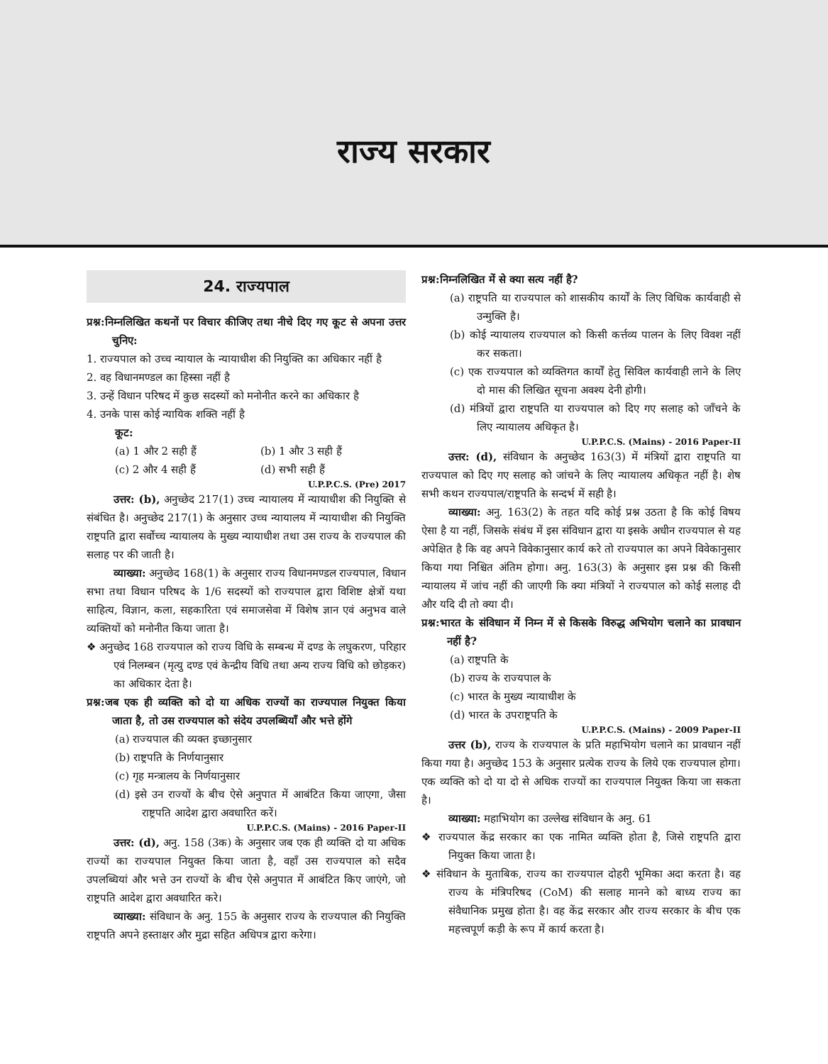राज्य सरकार
24. राज्यपाल
प्रश्न:निम्नलिखित कथनों पर विचार कीजिए तथा नीचे दिए गए कूट से अपना उत्तर चुनिए:
1. राज्यपाल को उच्च न्यायाल के न्यायाधीश की नियुक्ति का अधिकार नहीं है
2. वह विधानमण्डल का हिस्सा नहीं है
3. उन्हें विधान परिषद में कुछ सदस्यों को मनोनीत करने का अधिकार है
4. उनके पास कोई न्यायिक शक्ति नहीं है
कूट:
(a) 1 और 2 सही हैं (b) 1 और 3 सही हैं
(c) 2 और 4 सही हैं (d) सभी सही हैं
U.P.P.C.S. (Pre) 2017
उत्तर: (b), अनुच्छेद 217(1) उच्च न्यायालय में न्यायाधीश की नियुक्ति से संबंधित है। अनुच्छेद 217(1) के अनुसार उच्च न्यायालय में न्यायाधीश की नियुक्ति राष्ट्रपति द्वारा सर्वोच्च न्यायालय के मुख्य न्यायाधीश तथा उस राज्य के राज्यपाल की सलाह पर की जाती है।
व्याख्या: अनुच्छेद 168(1) के अनुसार राज्य विधानमण्डल राज्यपाल, विधान सभा तथा विधान परिषद के 1/6 सदस्यों को राज्यपाल द्वारा विशिष्ट क्षेत्रों यथा साहित्य, विज्ञान, कला, सहकारिता एवं समाजसेवा में विशेष ज्ञान एवं अनुभव वाले व्यक्तियों को मनोनीत किया जाता है।
❖ अनुच्छेद 168 राज्यपाल को राज्य विधि के सम्बन्ध में दण्ड के लघुकरण, परिहार एवं निलम्बन (मृत्यु दण्ड एवं केन्द्रीय विधि तथा अन्य राज्य विधि को छोड़कर) का अधिकार देता है।
प्रश्न:जब एक ही व्यक्ति को दो या अधिक राज्यों का राज्यपाल नियुक्त किया जाता है, तो उस राज्यपाल को संदेय उपलब्धियाँ और भत्ते होंगे
(a) राज्यपाल की व्यक्त इच्छानुसार
(b) राष्ट्रपति के निर्णयानुसार
(c) गृह मन्त्रालय के निर्णयानुसार
(d) इसे उन राज्यों के बीच ऐसे अनुपात में आबंटित किया जाएगा, जैसा राष्ट्रपति आदेश द्वारा अवधारित करें।
U.P.P.C.S. (Mains) - 2016 Paper-II
उत्तर: (d), अनु. 158 (3क) के अनुसार जब एक ही व्यक्ति दो या अधिक राज्यों का राज्यपाल नियुक्त किया जाता है, वहाँ उस राज्यपाल को सदैव उपलब्धियां और भत्ते उन राज्यों के बीच ऐसे अनुपात में आबंटित किए जाएंगे, जो राष्ट्रपति आदेश द्वारा अवधारित करे।
व्याख्या: संविधान के अनु. 155 के अनुसार राज्य के राज्यपाल की नियुक्ति राष्ट्रपति अपने हस्ताक्षर और मुद्रा सहित अधिपत्र द्वारा करेगा।
प्रश्न:निम्नलिखित में से क्या सत्य नहीं है?
(a) राष्ट्रपति या राज्यपाल को शासकीय कार्यों के लिए विधिक कार्यवाही से उन्मुक्ति है।
(b) कोई न्यायालय राज्यपाल को किसी कर्त्तव्य पालन के लिए विवश नहीं कर सकता।
(c) एक राज्यपाल को व्यक्तिगत कार्यों हेतु सिविल कार्यवाही लाने के लिए दो मास की लिखित सूचना अवश्य देनी होगी।
(d) मंत्रियों द्वारा राष्ट्रपति या राज्यपाल को दिए गए सलाह को जाँचने के लिए न्यायालय अधिकृत है।
U.P.P.C.S. (Mains) - 2016 Paper-II
उत्तर: (d), संविधान के अनुच्छेद 163(3) में मंत्रियों द्वारा राष्ट्रपति या राज्यपाल को दिए गए सलाह को जांचने के लिए न्यायालय अधिकृत नहीं है। शेष सभी कथन राज्यपाल/राष्ट्रपति के सन्दर्भ में सही है।
व्याख्या: अनु. 163(2) के तहत यदि कोई प्रश्न उठता है कि कोई विषय ऐसा है या नहीं, जिसके संबंध में इस संविधान द्वारा या इसके अधीन राज्यपाल से यह अपेक्षित है कि वह अपने विवेकानुसार कार्य करे तो राज्यपाल का अपने विवेकानुसार किया गया निश्चित अंतिम होगा। अनु. 163(3) के अनुसार इस प्रश्न की किसी न्यायालय में जांच नहीं की जाएगी कि क्या मंत्रियों ने राज्यपाल को कोई सलाह दी और यदि दी तो क्या दी।
प्रश्न:भारत के संविधान में निम्न में से किसके विरुद्ध अभियोग चलाने का प्रावधान नहीं है?
(a) राष्ट्रपति के
(b) राज्य के राज्यपाल के
(c) भारत के मुख्य न्यायाधीश के
(d) भारत के उपराष्ट्रपति के
U.P.P.C.S. (Mains) - 2009 Paper-II
उत्तर (b), राज्य के राज्यपाल के प्रति महाभियोग चलाने का प्रावधान नहीं किया गया है। अनुच्छेद 153 के अनुसार प्रत्येक राज्य के लिये एक राज्यपाल होगा। एक व्यक्ति को दो या दो से अधिक राज्यों का राज्यपाल नियुक्त किया जा सकता है।
व्याख्या: महाभियोग का उल्लेख संविधान के अनु. 61
❖ राज्यपाल केंद्र सरकार का एक नामित व्यक्ति होता है, जिसे राष्ट्रपति द्वारा नियुक्त किया जाता है।
❖ संविधान के मुताबिक, राज्य का राज्यपाल दोहरी भूमिका अदा करता है। वह राज्य के मंत्रिपरिषद (CoM) की सलाह मानने को बाध्य राज्य का संवैधानिक प्रमुख होता है। वह केंद्र सरकार और राज्य सरकार के बीच एक महत्त्वपूर्ण कड़ी के रूप में कार्य करता है।